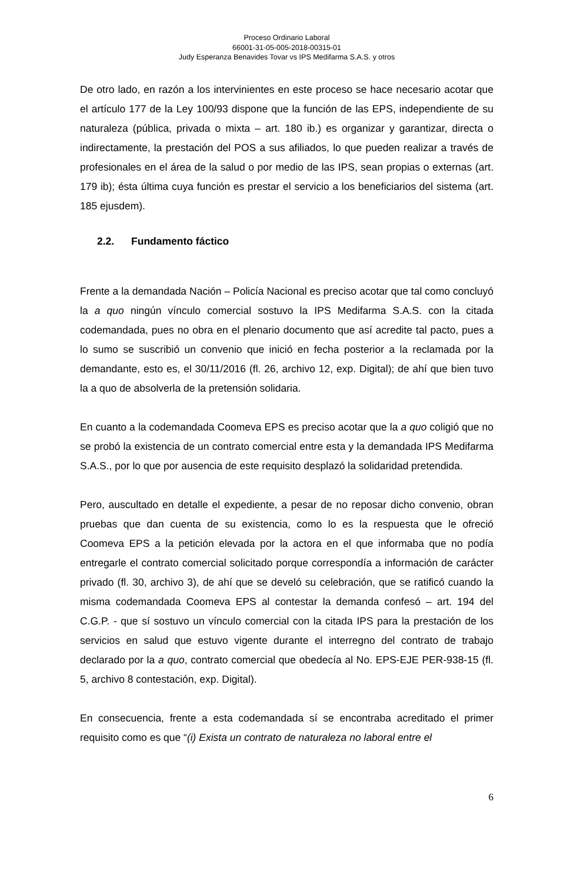Proceso Ordinario Laboral
66001-31-05-005-2018-00315-01
Judy Esperanza Benavides Tovar vs IPS Medifarma S.A.S. y otros
De otro lado, en razón a los intervinientes en este proceso se hace necesario acotar que el artículo 177 de la Ley 100/93 dispone que la función de las EPS, independiente de su naturaleza (pública, privada o mixta – art. 180 ib.) es organizar y garantizar, directa o indirectamente, la prestación del POS a sus afiliados, lo que pueden realizar a través de profesionales en el área de la salud o por medio de las IPS, sean propias o externas (art. 179 ib); ésta última cuya función es prestar el servicio a los beneficiarios del sistema (art. 185 ejusdem).
2.2. Fundamento fáctico
Frente a la demandada Nación – Policía Nacional es preciso acotar que tal como concluyó la a quo ningún vínculo comercial sostuvo la IPS Medifarma S.A.S. con la citada codemandada, pues no obra en el plenario documento que así acredite tal pacto, pues a lo sumo se suscribió un convenio que inició en fecha posterior a la reclamada por la demandante, esto es, el 30/11/2016 (fl. 26, archivo 12, exp. Digital); de ahí que bien tuvo la a quo de absolverla de la pretensión solidaria.
En cuanto a la codemandada Coomeva EPS es preciso acotar que la a quo coligió que no se probó la existencia de un contrato comercial entre esta y la demandada IPS Medifarma S.A.S., por lo que por ausencia de este requisito desplazó la solidaridad pretendida.
Pero, auscultado en detalle el expediente, a pesar de no reposar dicho convenio, obran pruebas que dan cuenta de su existencia, como lo es la respuesta que le ofreció Coomeva EPS a la petición elevada por la actora en el que informaba que no podía entregarle el contrato comercial solicitado porque correspondía a información de carácter privado (fl. 30, archivo 3), de ahí que se develó su celebración, que se ratificó cuando la misma codemandada Coomeva EPS al contestar la demanda confesó – art. 194 del C.G.P. - que sí sostuvo un vínculo comercial con la citada IPS para la prestación de los servicios en salud que estuvo vigente durante el interregno del contrato de trabajo declarado por la a quo, contrato comercial que obedecía al No. EPS-EJE PER-938-15 (fl. 5, archivo 8 contestación, exp. Digital).
En consecuencia, frente a esta codemandada sí se encontraba acreditado el primer requisito como es que “(i) Exista un contrato de naturaleza no laboral entre el
6